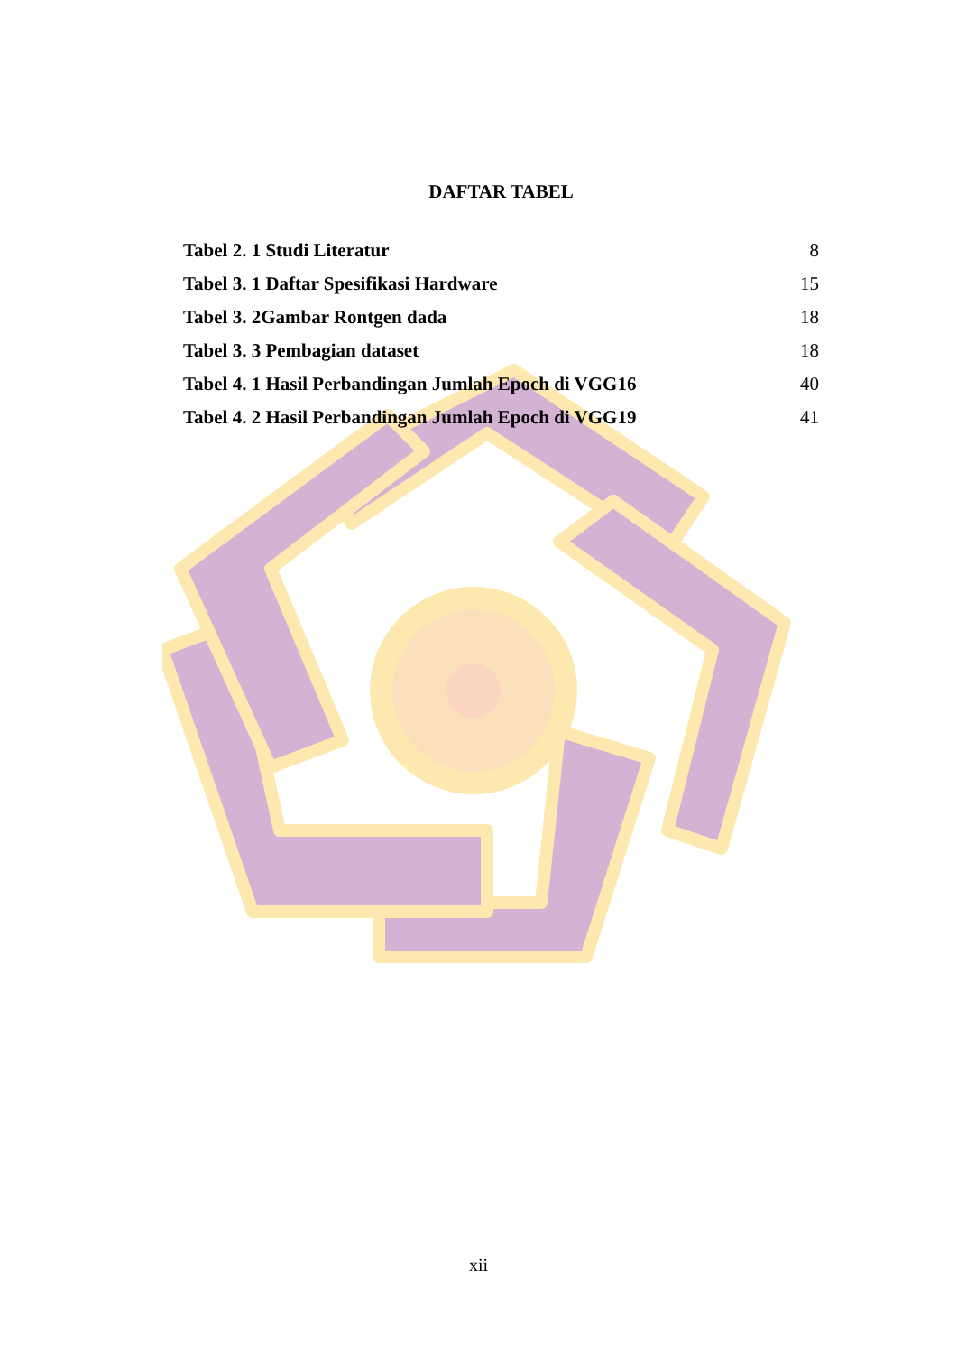DAFTAR TABEL
Tabel 2. 1 Studi Literatur 8
Tabel 3. 1 Daftar Spesifikasi Hardware 15
Tabel 3. 2Gambar Rontgen dada 18
Tabel 3. 3 Pembagian dataset 18
Tabel 4. 1 Hasil Perbandingan Jumlah Epoch di VGG16 40
Tabel 4. 2 Hasil Perbandingan Jumlah Epoch di VGG19 41
xii